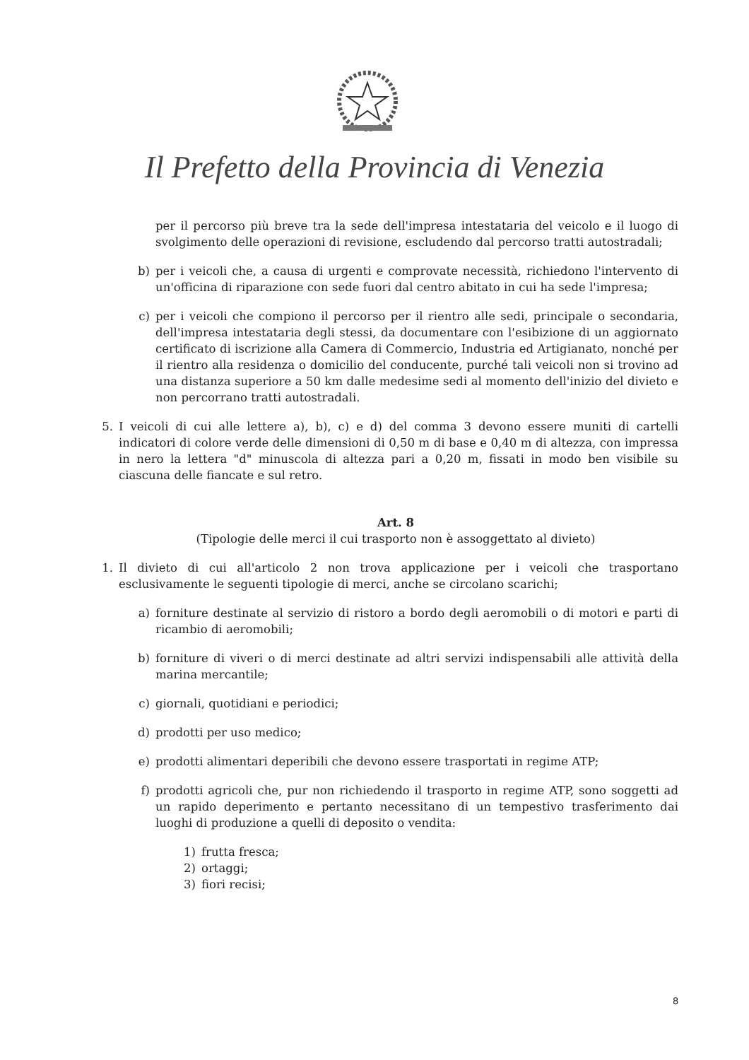Il Prefetto della Provincia di Venezia
per il percorso più breve tra la sede dell'impresa intestataria del veicolo e il luogo di svolgimento delle operazioni di revisione, escludendo dal percorso tratti autostradali;
b) per i veicoli che, a causa di urgenti e comprovate necessità, richiedono l'intervento di un'officina di riparazione con sede fuori dal centro abitato in cui ha sede l'impresa;
c) per i veicoli che compiono il percorso per il rientro alle sedi, principale o secondaria, dell'impresa intestataria degli stessi, da documentare con l'esibizione di un aggiornato certificato di iscrizione alla Camera di Commercio, Industria ed Artigianato, nonché per il rientro alla residenza o domicilio del conducente, purché tali veicoli non si trovino ad una distanza superiore a 50 km dalle medesime sedi al momento dell'inizio del divieto e non percorrano tratti autostradali.
5. I veicoli di cui alle lettere a), b), c) e d) del comma 3 devono essere muniti di cartelli indicatori di colore verde delle dimensioni di 0,50 m di base e 0,40 m di altezza, con impressa in nero la lettera "d" minuscola di altezza pari a 0,20 m, fissati in modo ben visibile su ciascuna delle fiancate e sul retro.
Art. 8
(Tipologie delle merci il cui trasporto non è assoggettato al divieto)
1. Il divieto di cui all'articolo 2 non trova applicazione per i veicoli che trasportano esclusivamente le seguenti tipologie di merci, anche se circolano scarichi;
a) forniture destinate al servizio di ristoro a bordo degli aeromobili o di motori e parti di ricambio di aeromobili;
b) forniture di viveri o di merci destinate ad altri servizi indispensabili alle attività della marina mercantile;
c) giornali, quotidiani e periodici;
d) prodotti per uso medico;
e) prodotti alimentari deperibili che devono essere trasportati in regime ATP;
f) prodotti agricoli che, pur non richiedendo il trasporto in regime ATP, sono soggetti ad un rapido deperimento e pertanto necessitano di un tempestivo trasferimento dai luoghi di produzione a quelli di deposito o vendita:
1) frutta fresca;
2) ortaggi;
3) fiori recisi;
8